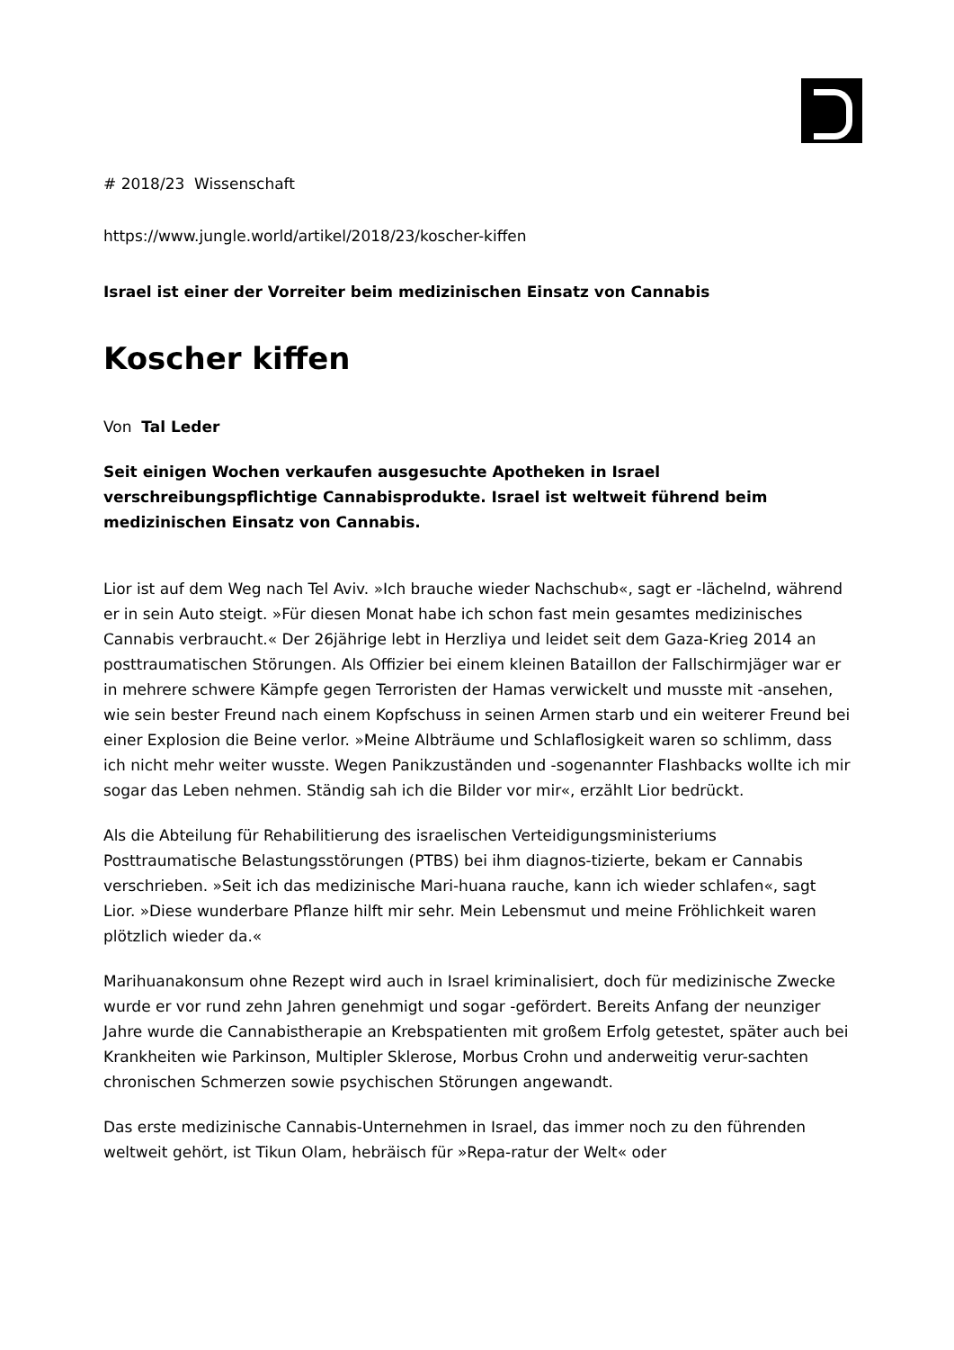# 2018/23 Wissenschaft
https://www.jungle.world/artikel/2018/23/koscher-kiffen
Israel ist einer der Vorreiter beim medizinischen Einsatz von Cannabis
Koscher kiffen
Von Tal Leder
Seit einigen Wochen verkaufen ausgesuchte Apotheken in Israel verschreibungspflichtige Cannabisprodukte. Israel ist weltweit führend beim medizinischen Einsatz von Cannabis.
Lior ist auf dem Weg nach Tel Aviv. »Ich brauche wieder Nachschub«, sagt er -lächelnd, während er in sein Auto steigt. »Für diesen Monat habe ich schon fast mein gesamtes medizinisches Cannabis verbraucht.« Der 26jährige lebt in Herzliya und leidet seit dem Gaza-Krieg 2014 an posttraumatischen Störungen. Als Offizier bei einem kleinen Bataillon der Fallschirmjäger war er in mehrere schwere Kämpfe gegen Terroristen der Hamas verwickelt und musste mit -ansehen, wie sein bester Freund nach einem Kopfschuss in seinen Armen starb und ein weiterer Freund bei einer Explosion die Beine verlor. »Meine Albträume und Schlaflosigkeit waren so schlimm, dass ich nicht mehr weiter wusste. Wegen Panikzuständen und -sogenannter Flashbacks wollte ich mir sogar das Leben nehmen. Ständig sah ich die Bilder vor mir«, erzählt Lior bedrückt.
Als die Abteilung für Rehabilitierung des israelischen Verteidigungsministeriums Posttraumatische Belastungsstörungen (PTBS) bei ihm diagnos-tizierte, bekam er Cannabis verschrieben. »Seit ich das medizinische Mari-huana rauche, kann ich wieder schlafen«, sagt Lior. »Diese wunderbare Pflanze hilft mir sehr. Mein Lebensmut und meine Fröhlichkeit waren plötzlich wieder da.«
Marihuanakonsum ohne Rezept wird auch in Israel kriminalisiert, doch für medizinische Zwecke wurde er vor rund zehn Jahren genehmigt und sogar -gefördert. Bereits Anfang der neunziger Jahre wurde die Cannabistherapie an Krebspatienten mit großem Erfolg getestet, später auch bei Krankheiten wie Parkinson, Multipler Sklerose, Morbus Crohn und anderweitig verur-sachten chronischen Schmerzen sowie psychischen Störungen angewandt.
Das erste medizinische Cannabis-Unternehmen in Israel, das immer noch zu den führenden weltweit gehört, ist Tikun Olam, hebräisch für »Repa-ratur der Welt« oder